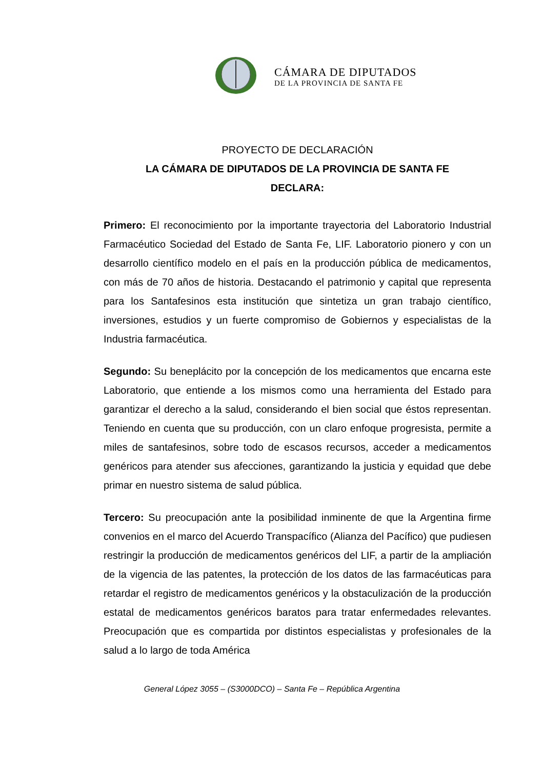CÁMARA DE DIPUTADOS
DE LA PROVINCIA DE SANTA FE
PROYECTO DE DECLARACIÓN
LA CÁMARA DE DIPUTADOS DE LA PROVINCIA DE SANTA FE
DECLARA:
Primero: El reconocimiento por la importante trayectoria del Laboratorio Industrial Farmacéutico Sociedad del Estado de Santa Fe, LIF. Laboratorio pionero y con un desarrollo científico modelo en el país en la producción pública de medicamentos, con más de 70 años de historia. Destacando el patrimonio y capital que representa para los Santafesinos esta institución que sintetiza un gran trabajo científico, inversiones, estudios y un fuerte compromiso de Gobiernos y especialistas de la Industria farmacéutica.
Segundo: Su beneplácito por la concepción de los medicamentos que encarna este Laboratorio, que entiende a los mismos como una herramienta del Estado para garantizar el derecho a la salud, considerando el bien social que éstos representan. Teniendo en cuenta que su producción, con un claro enfoque progresista, permite a miles de santafesinos, sobre todo de escasos recursos, acceder a medicamentos genéricos para atender sus afecciones, garantizando la justicia y equidad que debe primar en nuestro sistema de salud pública.
Tercero: Su preocupación ante la posibilidad inminente de que la Argentina firme convenios en el marco del Acuerdo Transpacífico (Alianza del Pacífico) que pudiesen restringir la producción de medicamentos genéricos del LIF, a partir de la ampliación de la vigencia de las patentes, la protección de los datos de las farmacéuticas para retardar el registro de medicamentos genéricos y la obstaculización de la producción estatal de medicamentos genéricos baratos para tratar enfermedades relevantes. Preocupación que es compartida por distintos especialistas y profesionales de la salud a lo largo de toda América
General López 3055 – (S3000DCO) – Santa Fe – República Argentina